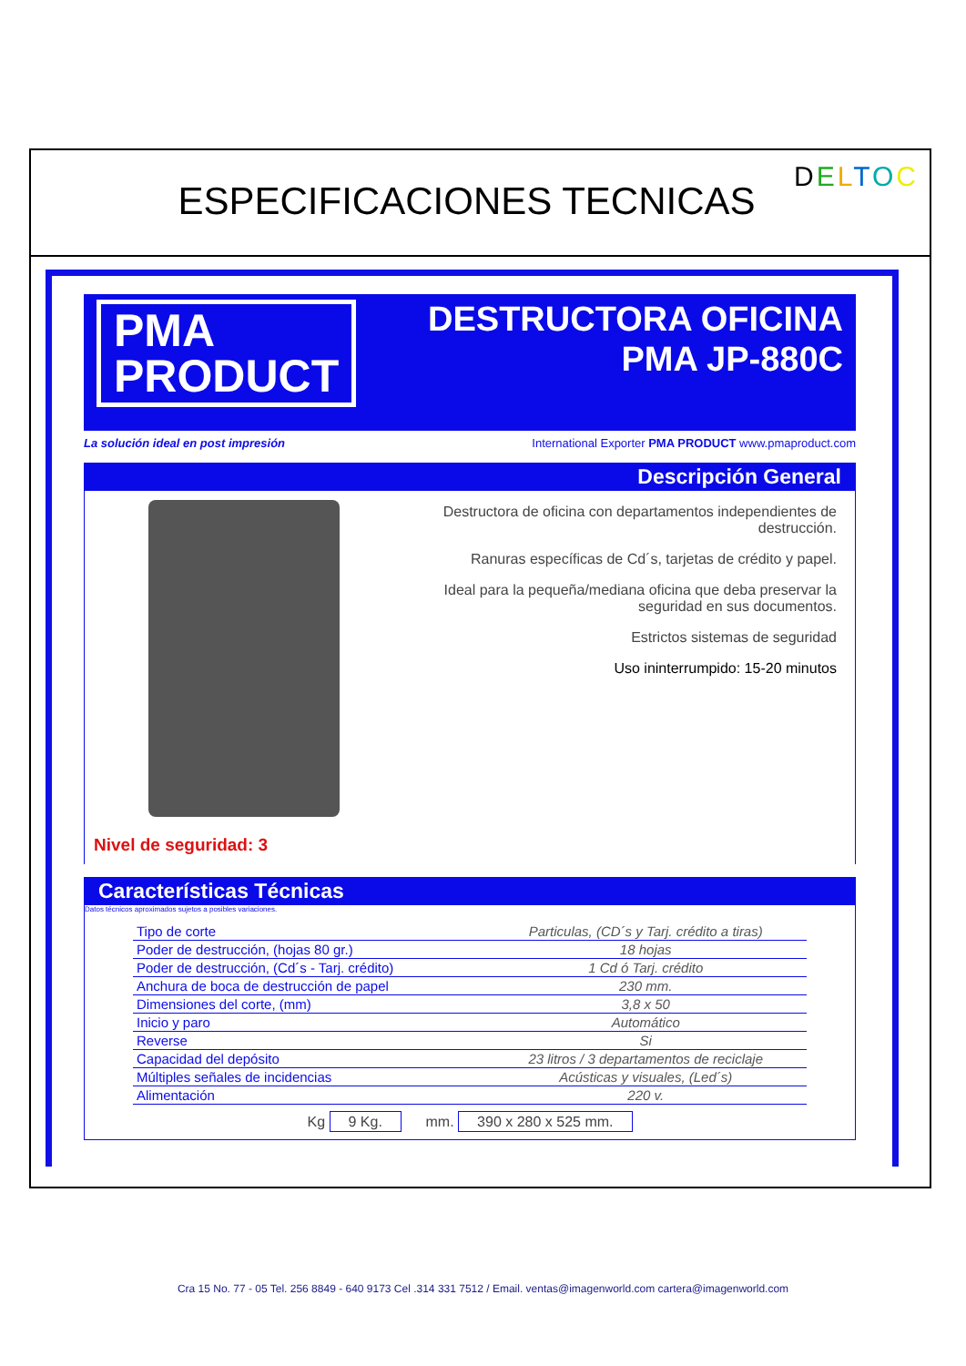ESPECIFICACIONES TECNICAS
DELTOC
PMA
PRODUCT
DESTRUCTORA OFICINA
PMA JP-880C
La solución ideal en post impresión International Exporter PMA PRODUCT www.pmaproduct.com
Descripción General
Nivel de seguridad: 3
Destructora de oficina con departamentos independientes de destrucción.
Ranuras específicas de Cd´s, tarjetas de crédito y papel.
Ideal para la pequeña/mediana oficina que deba preservar la seguridad en sus documentos.
Estrictos sistemas de seguridad
Uso ininterrumpido: 15-20 minutos
Características Técnicas
Datos técnicos aproximados sujetos a posibles variaciones.
| Tipo de corte | Particulas, (CD´s y Tarj. crédito a tiras) |
| Poder de destrucción, (hojas 80 gr.) | 18 hojas |
| Poder de destrucción, (Cd´s - Tarj. crédito) | 1 Cd ó Tarj. crédito |
| Anchura de boca de destrucción de papel | 230 mm. |
| Dimensiones del corte, (mm) | 3,8 x 50 |
| Inicio y paro | Automático |
| Reverse | Si |
| Capacidad del depósito | 23 litros / 3 departamentos de reciclaje |
| Múltiples señales de incidencias | Acústicas y visuales, (Led´s) |
| Alimentación | 220 v. |
Kg 9 Kg. mm. 390 x 280 x 525 mm.
Cra 15 No. 77 - 05 Tel. 256 8849 - 640 9173 Cel .314 331 7512 / Email. ventas@imagenworld.com cartera@imagenworld.com